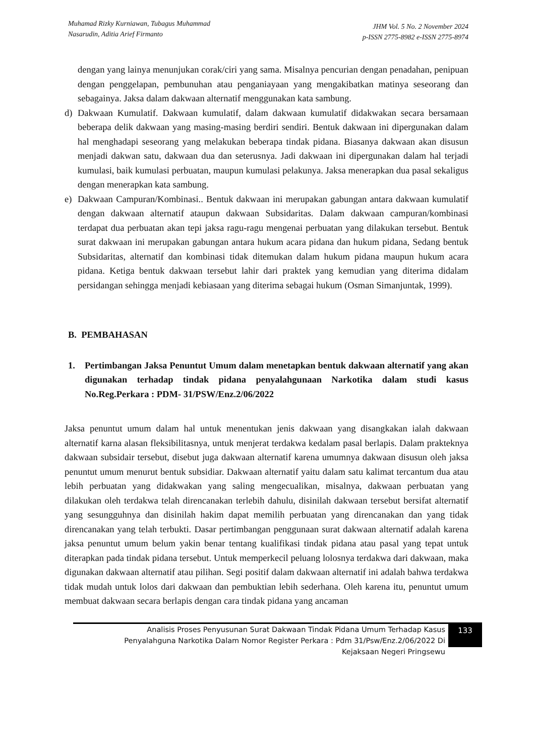Muhamad Rizky Kurniawan, Tubagus Muhammad
Nasarudin, Aditia Arief Firmanto
JHM Vol. 5 No. 2 November 2024
p-ISSN 2775-8982 e-ISSN 2775-8974
dengan yang lainya menunjukan corak/ciri yang sama. Misalnya pencurian dengan penadahan, penipuan dengan penggelapan, pembunuhan atau penganiayaan yang mengakibatkan matinya seseorang dan sebagainya. Jaksa dalam dakwaan alternatif menggunakan kata sambung.
d) Dakwaan Kumulatif. Dakwaan kumulatif, dalam dakwaan kumulatif didakwakan secara bersamaan beberapa delik dakwaan yang masing-masing berdiri sendiri. Bentuk dakwaan ini dipergunakan dalam hal menghadapi seseorang yang melakukan beberapa tindak pidana. Biasanya dakwaan akan disusun menjadi dakwan satu, dakwaan dua dan seterusnya. Jadi dakwaan ini dipergunakan dalam hal terjadi kumulasi, baik kumulasi perbuatan, maupun kumulasi pelakunya. Jaksa menerapkan dua pasal sekaligus dengan menerapkan kata sambung.
e) Dakwaan Campuran/Kombinasi.. Bentuk dakwaan ini merupakan gabungan antara dakwaan kumulatif dengan dakwaan alternatif ataupun dakwaan Subsidaritas. Dalam dakwaan campuran/kombinasi terdapat dua perbuatan akan tepi jaksa ragu-ragu mengenai perbuatan yang dilakukan tersebut. Bentuk surat dakwaan ini merupakan gabungan antara hukum acara pidana dan hukum pidana, Sedang bentuk Subsidaritas, alternatif dan kombinasi tidak ditemukan dalam hukum pidana maupun hukum acara pidana. Ketiga bentuk dakwaan tersebut lahir dari praktek yang kemudian yang diterima didalam persidangan sehingga menjadi kebiasaan yang diterima sebagai hukum (Osman Simanjuntak, 1999).
B. PEMBAHASAN
1. Pertimbangan Jaksa Penuntut Umum dalam menetapkan bentuk dakwaan alternatif yang akan digunakan terhadap tindak pidana penyalahgunaan Narkotika dalam studi kasus No.Reg.Perkara : PDM- 31/PSW/Enz.2/06/2022
Jaksa penuntut umum dalam hal untuk menentukan jenis dakwaan yang disangkakan ialah dakwaan alternatif karna alasan fleksibilitasnya, untuk menjerat terdakwa kedalam pasal berlapis. Dalam prakteknya dakwaan subsidair tersebut, disebut juga dakwaan alternatif karena umumnya dakwaan disusun oleh jaksa penuntut umum menurut bentuk subsidiar. Dakwaan alternatif yaitu dalam satu kalimat tercantum dua atau lebih perbuatan yang didakwakan yang saling mengecualikan, misalnya, dakwaan perbuatan yang dilakukan oleh terdakwa telah direncanakan terlebih dahulu, disinilah dakwaan tersebut bersifat alternatif yang sesungguhnya dan disinilah hakim dapat memilih perbuatan yang direncanakan dan yang tidak direncanakan yang telah terbukti. Dasar pertimbangan penggunaan surat dakwaan alternatif adalah karena jaksa penuntut umum belum yakin benar tentang kualifikasi tindak pidana atau pasal yang tepat untuk diterapkan pada tindak pidana tersebut. Untuk memperkecil peluang lolosnya terdakwa dari dakwaan, maka digunakan dakwaan alternatif atau pilihan. Segi positif dalam dakwaan alternatif ini adalah bahwa terdakwa tidak mudah untuk lolos dari dakwaan dan pembuktian lebih sederhana. Oleh karena itu, penuntut umum membuat dakwaan secara berlapis dengan cara tindak pidana yang ancaman
Analisis Proses Penyusunan Surat Dakwaan Tindak Pidana Umum Terhadap Kasus
Penyalahguna Narkotika Dalam Nomor Register Perkara : Pdm 31/Psw/Enz.2/06/2022 Di
Kejaksaan Negeri Pringsewu
133